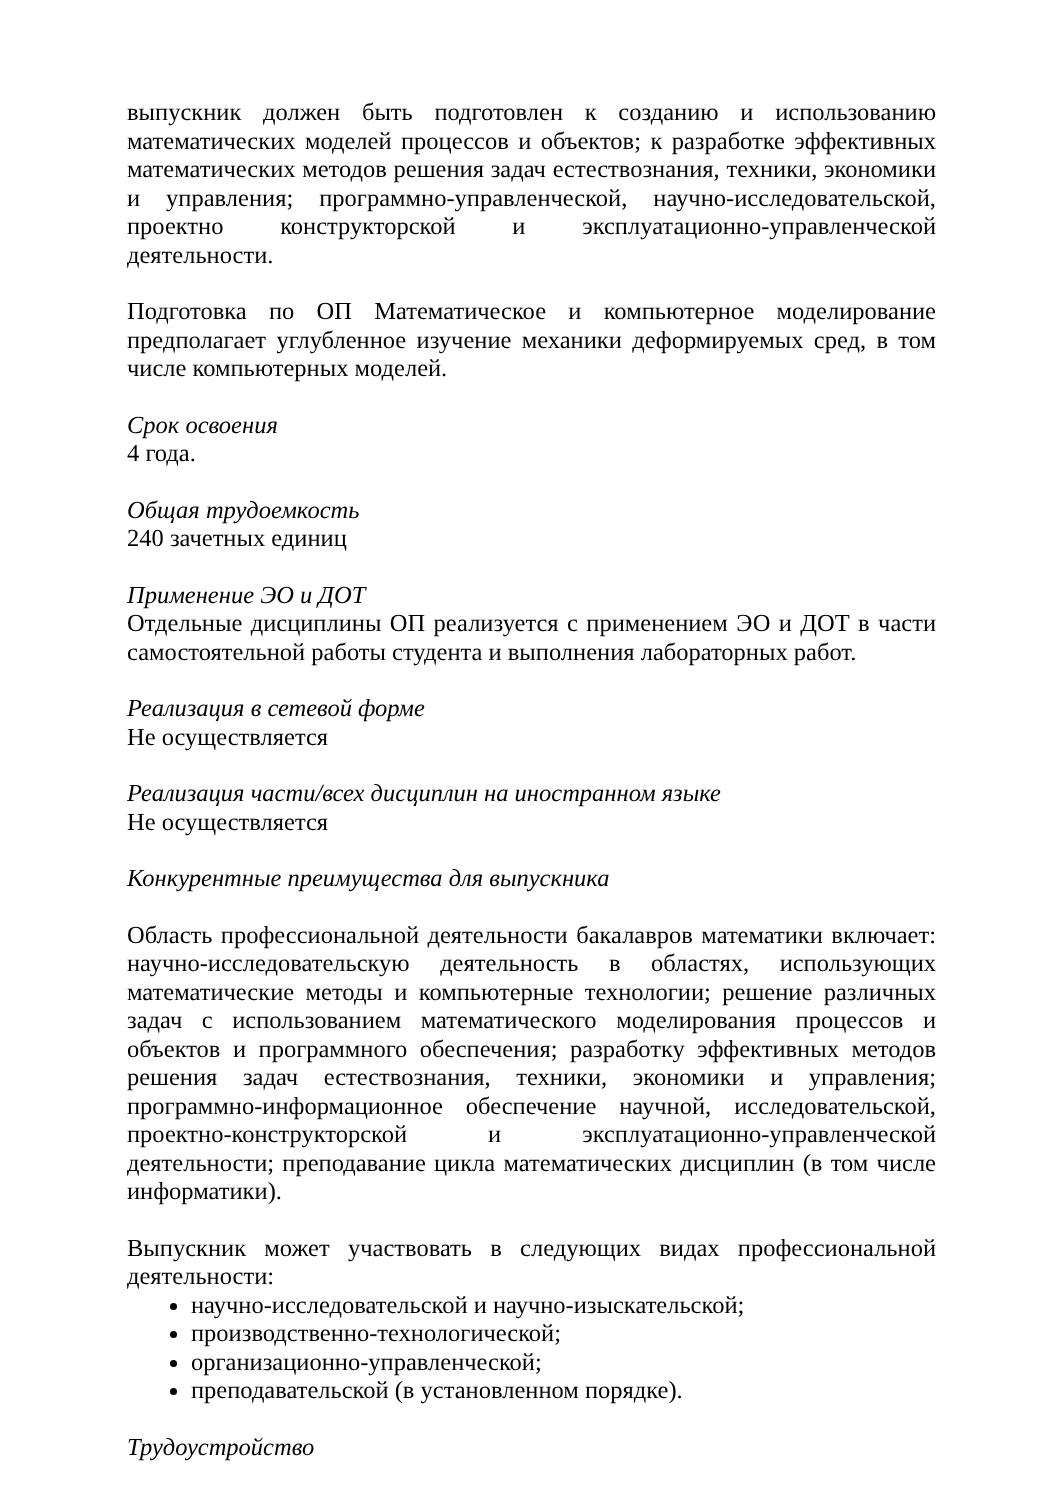выпускник должен быть подготовлен к созданию и использованию математических моделей процессов и объектов; к разработке эффективных математических методов решения задач естествознания, техники, экономики и управления; программно-управленческой, научно-исследовательской, проектно конструкторской и эксплуатационно-управленческой деятельности.
Подготовка по ОП Математическое и компьютерное моделирование предполагает углубленное изучение механики деформируемых сред, в том числе компьютерных моделей.
Срок освоения
4 года.
Общая трудоемкость
240 зачетных единиц
Применение ЭО и ДОТ
Отдельные дисциплины ОП реализуется с применением ЭО и ДОТ в части самостоятельной работы студента и выполнения лабораторных работ.
Реализация в сетевой форме
Не осуществляется
Реализация части/всех дисциплин на иностранном языке
Не осуществляется
Конкурентные преимущества для выпускника
Область профессиональной деятельности бакалавров математики включает: научно-исследовательскую деятельность в областях, использующих математические методы и компьютерные технологии; решение различных задач с использованием математического моделирования процессов и объектов и программного обеспечения; разработку эффективных методов решения задач естествознания, техники, экономики и управления; программно-информационное обеспечение научной, исследовательской, проектно-конструкторской и эксплуатационно-управленческой деятельности; преподавание цикла математических дисциплин (в том числе информатики).
Выпускник может участвовать в следующих видах профессиональной деятельности:
научно-исследовательской и научно-изыскательской;
производственно-технологической;
организационно-управленческой;
преподавательской (в установленном порядке).
Трудоустройство